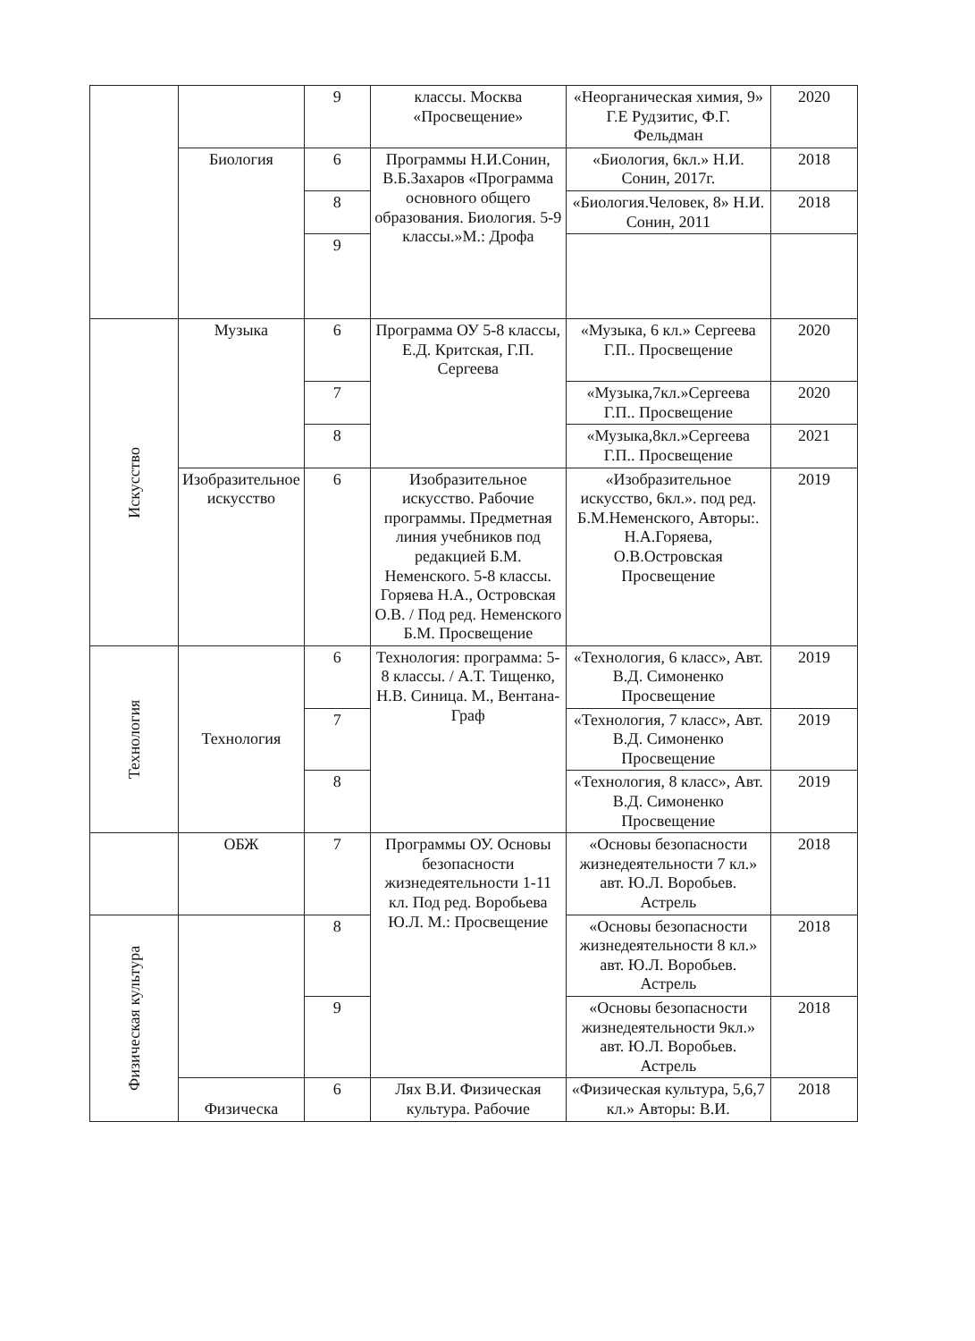| | | 9 | классы. Москва «Просвещение» | «Неорганическая химия, 9» Г.Е Рудзитис, Ф.Г. Фельдман | 2020 |
| | Биология | 6 | Программы Н.И.Сонин, В.Б.Захаров «Программа основного общего образования. Биология. 5-9 классы.»М.: Дрофа | «Биология, 6кл.» Н.И. Сонин, 2017г. | 2018 |
| | | 8 | | «Биология.Человек, 8» Н.И. Сонин, 2011 | 2018 |
| | | 9 | | | |
| Искусство | Музыка | 6 | Программа ОУ 5-8 классы, Е.Д. Критская, Г.П. Сергеева | «Музыка, 6 кл.» Сергеева Г.П.. Просвещение | 2020 |
| | | 7 | | «Музыка,7кл.»Сергеева Г.П.. Просвещение | 2020 |
| | | 8 | | «Музыка,8кл.»Сергеева Г.П.. Просвещение | 2021 |
| | Изобразительное искусство | 6 | Изобразительное искусство. Рабочие программы. Предметная линия учебников под редакцией Б.М. Неменского. 5-8 классы. Горяева Н.А., Островская О.В. / Под ред. Неменского Б.М. Просвещение | «Изобразительное искусство, 6кл.». под ред. Б.М.Неменского, Авторы:. Н.А.Горяева, О.В.Островская Просвещение | 2019 |
| Технология | Технология | 6 | Технология: программа: 5-8 классы. / А.Т. Тищенко, Н.В. Синица. М., Вентана-Граф | «Технология, 6 класс», Авт. В.Д. Симоненко Просвещение | 2019 |
| | | 7 | | «Технология, 7 класс», Авт. В.Д. Симоненко Просвещение | 2019 |
| | | 8 | | «Технология, 8 класс», Авт. В.Д. Симоненко Просвещение | 2019 |
| | ОБЖ | 7 | Программы ОУ. Основы безопасности жизнедеятельности 1-11 кл. Под ред. Воробьева Ю.Л. М.: Просвещение | «Основы безопасности жизнедеятельности 7 кл.» авт. Ю.Л. Воробьев. Астрель | 2018 |
| Физическая культура | | 8 | | «Основы безопасности жизнедеятельности 8 кл.» авт. Ю.Л. Воробьев. Астрель | 2018 |
| | | 9 | | «Основы безопасности жизнедеятельности 9кл.» авт. Ю.Л. Воробьев. Астрель | 2018 |
| | Физическа | 6 | Лях В.И. Физическая культура. Рабочие | «Физическая культура, 5,6,7 кл.» Авторы: В.И. | 2018 |